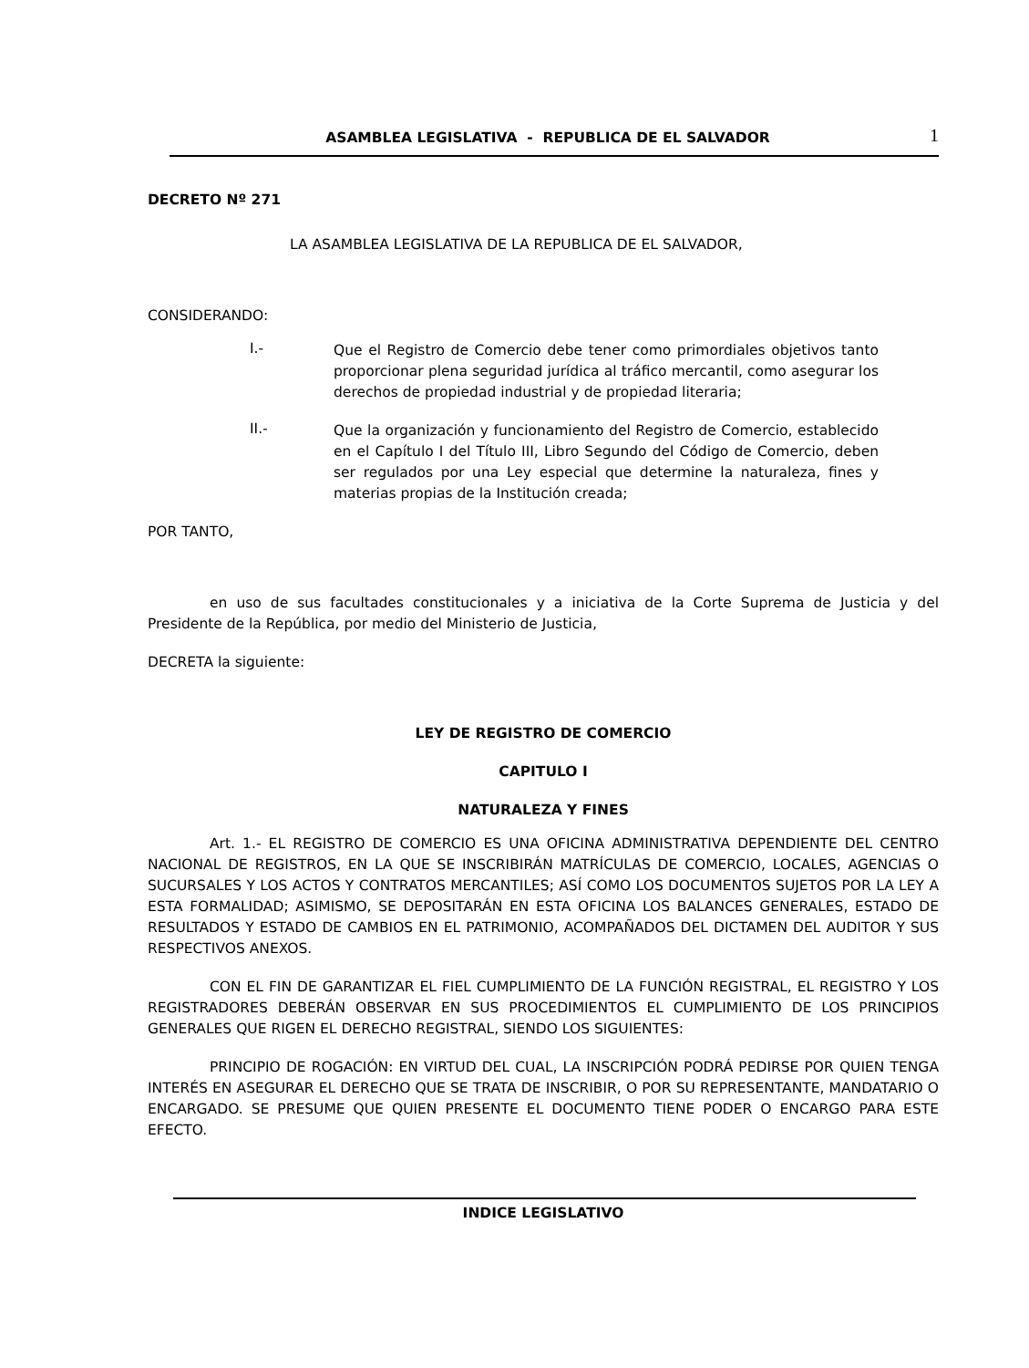ASAMBLEA LEGISLATIVA - REPUBLICA DE EL SALVADOR
1
DECRETO Nº 271
LA ASAMBLEA LEGISLATIVA DE LA REPUBLICA DE EL SALVADOR,
CONSIDERANDO:
I.-
Que el Registro de Comercio debe tener como primordiales objetivos tanto proporcionar plena seguridad jurídica al tráfico mercantil, como asegurar los derechos de propiedad industrial y de propiedad literaria;
II.-
Que la organización y funcionamiento del Registro de Comercio, establecido en el Capítulo I del Título III, Libro Segundo del Código de Comercio, deben ser regulados por una Ley especial que determine la naturaleza, fines y materias propias de la Institución creada;
POR TANTO,
en uso de sus facultades constitucionales y a iniciativa de la Corte Suprema de Justicia y del Presidente de la República, por medio del Ministerio de Justicia,
DECRETA la siguiente:
LEY DE REGISTRO DE COMERCIO
CAPITULO I
NATURALEZA Y FINES
Art. 1.- EL REGISTRO DE COMERCIO ES UNA OFICINA ADMINISTRATIVA DEPENDIENTE DEL CENTRO NACIONAL DE REGISTROS, EN LA QUE SE INSCRIBIRÁN MATRÍCULAS DE COMERCIO, LOCALES, AGENCIAS O SUCURSALES Y LOS ACTOS Y CONTRATOS MERCANTILES; ASÍ COMO LOS DOCUMENTOS SUJETOS POR LA LEY A ESTA FORMALIDAD; ASIMISMO, SE DEPOSITARÁN EN ESTA OFICINA LOS BALANCES GENERALES, ESTADO DE RESULTADOS Y ESTADO DE CAMBIOS EN EL PATRIMONIO, ACOMPAÑADOS DEL DICTAMEN DEL AUDITOR Y SUS RESPECTIVOS ANEXOS.
CON EL FIN DE GARANTIZAR EL FIEL CUMPLIMIENTO DE LA FUNCIÓN REGISTRAL, EL REGISTRO Y LOS REGISTRADORES DEBERÁN OBSERVAR EN SUS PROCEDIMIENTOS EL CUMPLIMIENTO DE LOS PRINCIPIOS GENERALES QUE RIGEN EL DERECHO REGISTRAL, SIENDO LOS SIGUIENTES:
PRINCIPIO DE ROGACIÓN: EN VIRTUD DEL CUAL, LA INSCRIPCIÓN PODRÁ PEDIRSE POR QUIEN TENGA INTERÉS EN ASEGURAR EL DERECHO QUE SE TRATA DE INSCRIBIR, O POR SU REPRESENTANTE, MANDATARIO O ENCARGADO. SE PRESUME QUE QUIEN PRESENTE EL DOCUMENTO TIENE PODER O ENCARGO PARA ESTE EFECTO.
INDICE LEGISLATIVO